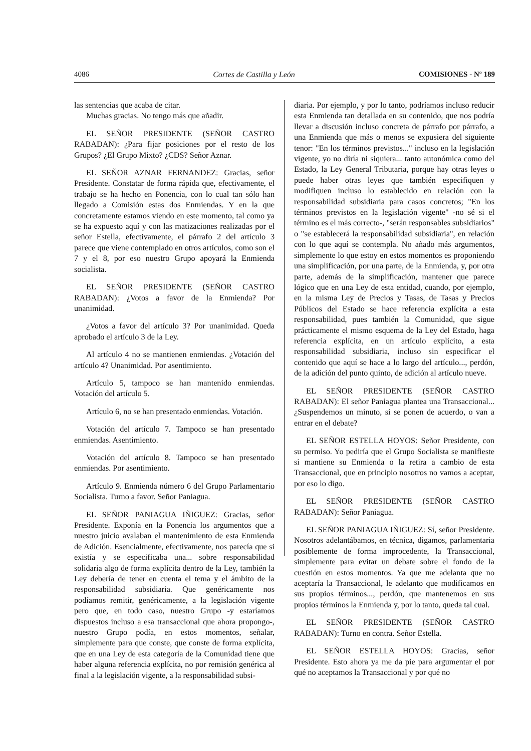4086 Cortes de Castilla y León COMISIONES - Nº 189
las sentencias que acaba de citar.
Muchas gracias. No tengo más que añadir.
EL SEÑOR PRESIDENTE (SEÑOR CASTRO RABADAN): ¿Para fijar posiciones por el resto de los Grupos? ¿El Grupo Mixto? ¿CDS? Señor Aznar.
EL SEÑOR AZNAR FERNANDEZ: Gracias, señor Presidente. Constatar de forma rápida que, efectivamente, el trabajo se ha hecho en Ponencia, con lo cual tan sólo han llegado a Comisión estas dos Enmiendas. Y en la que concretamente estamos viendo en este momento, tal como ya se ha expuesto aquí y con las matizaciones realizadas por el señor Estella, efectivamente, el párrafo 2 del artículo 3 parece que viene contemplado en otros artículos, como son el 7 y el 8, por eso nuestro Grupo apoyará la Enmienda socialista.
EL SEÑOR PRESIDENTE (SEÑOR CASTRO RABADAN): ¿Votos a favor de la Enmienda? Por unanimidad.
¿Votos a favor del artículo 3? Por unanimidad. Queda aprobado el artículo 3 de la Ley.
Al artículo 4 no se mantienen enmiendas. ¿Votación del artículo 4? Unanimidad. Por asentimiento.
Artículo 5, tampoco se han mantenido enmiendas. Votación del artículo 5.
Artículo 6, no se han presentado enmiendas. Votación.
Votación del artículo 7. Tampoco se han presentado enmiendas. Asentimiento.
Votación del artículo 8. Tampoco se han presentado enmiendas. Por asentimiento.
Artículo 9. Enmienda número 6 del Grupo Parlamentario Socialista. Turno a favor. Señor Paniagua.
EL SEÑOR PANIAGUA IÑIGUEZ: Gracias, señor Presidente. Exponía en la Ponencia los argumentos que a nuestro juicio avalaban el mantenimiento de esta Enmienda de Adición. Esencialmente, efectivamente, nos parecía que si existía y se especificaba una... sobre responsabilidad solidaria algo de forma explícita dentro de la Ley, también la Ley debería de tener en cuenta el tema y el ámbito de la responsabilidad subsidiaria. Que genéricamente nos podíamos remitir, genéricamente, a la legislación vigente pero que, en todo caso, nuestro Grupo -y estaríamos dispuestos incluso a esa transaccional que ahora propongo-, nuestro Grupo podía, en estos momentos, señalar, simplemente para que conste, que conste de forma explícita, que en una Ley de esta categoría de la Comunidad tiene que haber alguna referencia explícita, no por remisión genérica al final a la legislación vigente, a la responsabilidad subsi-
diaria. Por ejemplo, y por lo tanto, podríamos incluso reducir esta Enmienda tan detallada en su contenido, que nos podría llevar a discusión incluso concreta de párrafo por párrafo, a una Enmienda que más o menos se expusiera del siguiente tenor: "En los términos previstos..." incluso en la legislación vigente, yo no diría ni siquiera... tanto autonómica como del Estado, la Ley General Tributaria, porque hay otras leyes o puede haber otras leyes que también especifiquen y modifiquen incluso lo establecido en relación con la responsabilidad subsidiaria para casos concretos; "En los términos previstos en la legislación vigente" -no sé si el término es el más correcto-, "serán responsables subsidiarios" o "se establecerá la responsabilidad subsidiaria", en relación con lo que aquí se contempla. No añado más argumentos, simplemente lo que estoy en estos momentos es proponiendo una simplificación, por una parte, de la Enmienda, y, por otra parte, además de la simplificación, mantener que parece lógico que en una Ley de esta entidad, cuando, por ejemplo, en la misma Ley de Precios y Tasas, de Tasas y Precios Públicos del Estado se hace referencia explícita a esta responsabilidad, pues también la Comunidad, que sigue prácticamente el mismo esquema de la Ley del Estado, haga referencia explícita, en un artículo explícito, a esta responsabilidad subsidiaria, incluso sin especificar el contenido que aquí se hace a lo largo del artículo..., perdón, de la adición del punto quinto, de adición al artículo nueve.
EL SEÑOR PRESIDENTE (SEÑOR CASTRO RABADAN): El señor Paniagua plantea una Transaccional... ¿Suspendemos un minuto, si se ponen de acuerdo, o van a entrar en el debate?
EL SEÑOR ESTELLA HOYOS: Señor Presidente, con su permiso. Yo pediría que el Grupo Socialista se manifieste si mantiene su Enmienda o la retira a cambio de esta Transaccional, que en principio nosotros no vamos a aceptar, por eso lo digo.
EL SEÑOR PRESIDENTE (SEÑOR CASTRO RABADAN): Señor Paniagua.
EL SEÑOR PANIAGUA IÑIGUEZ: Sí, señor Presidente. Nosotros adelantábamos, en técnica, digamos, parlamentaria posiblemente de forma improcedente, la Transaccional, simplemente para evitar un debate sobre el fondo de la cuestión en estos momentos. Ya que me adelanta que no aceptaría la Transaccional, le adelanto que modificamos en sus propios términos..., perdón, que mantenemos en sus propios términos la Enmienda y, por lo tanto, queda tal cual.
EL SEÑOR PRESIDENTE (SEÑOR CASTRO RABADAN): Turno en contra. Señor Estella.
EL SEÑOR ESTELLA HOYOS: Gracias, señor Presidente. Esto ahora ya me da pie para argumentar el por qué no aceptamos la Transaccional y por qué no